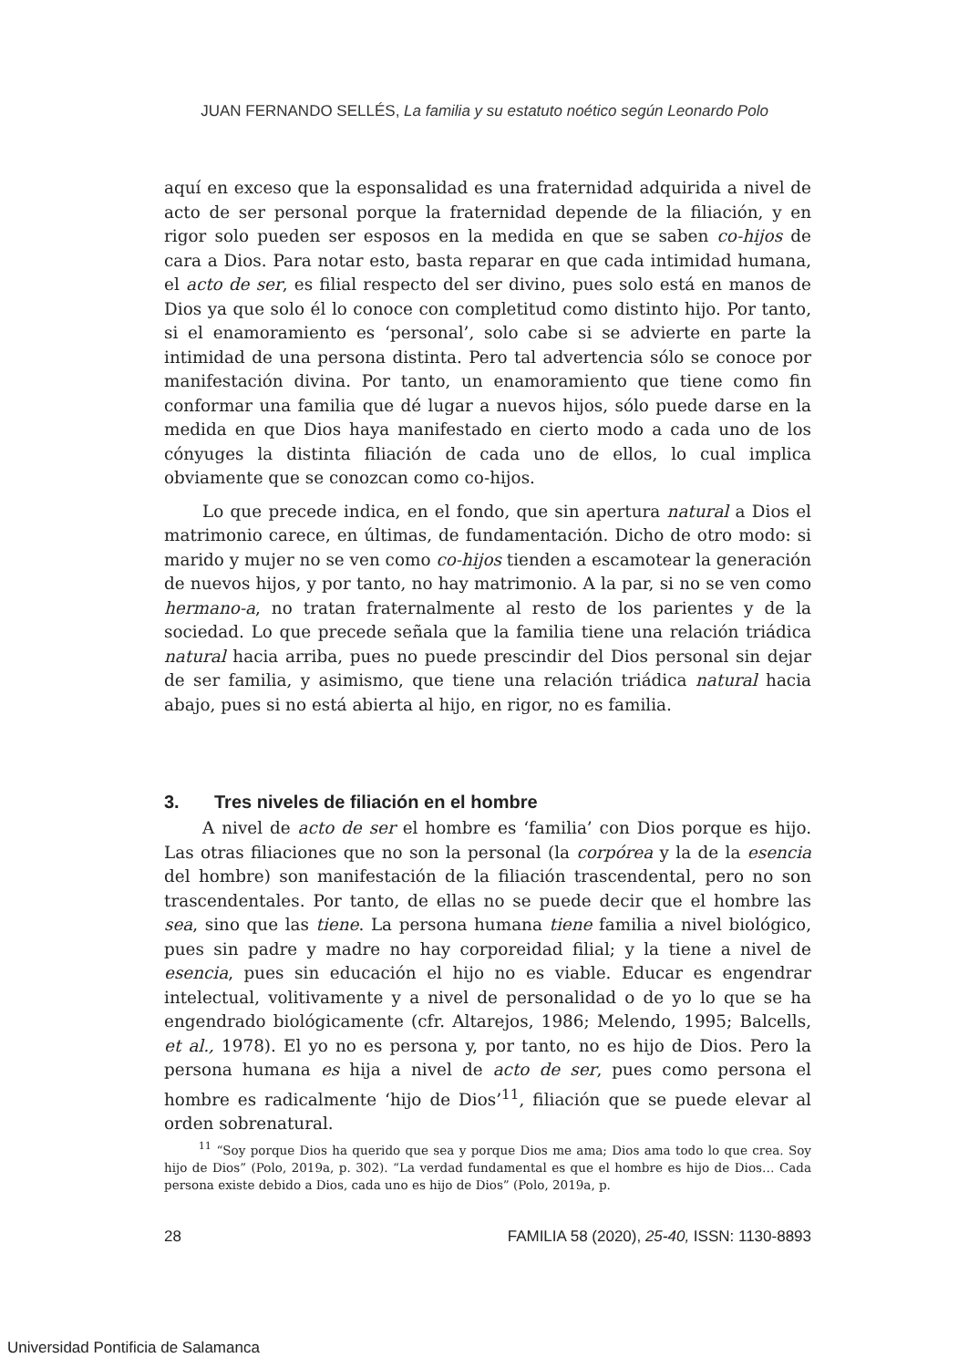JUAN FERNANDO SELLÉS, La familia y su estatuto noético según Leonardo Polo
aquí en exceso que la esponsalidad es una fraternidad adquirida a nivel de acto de ser personal porque la fraternidad depende de la filiación, y en rigor solo pueden ser esposos en la medida en que se saben co-hijos de cara a Dios. Para notar esto, basta reparar en que cada intimidad humana, el acto de ser, es filial respecto del ser divino, pues solo está en manos de Dios ya que solo él lo conoce con completitud como distinto hijo. Por tanto, si el enamoramiento es ‘personal’, solo cabe si se advierte en parte la intimidad de una persona distinta. Pero tal advertencia sólo se conoce por manifestación divina. Por tanto, un enamoramiento que tiene como fin conformar una familia que dé lugar a nuevos hijos, sólo puede darse en la medida en que Dios haya manifestado en cierto modo a cada uno de los cónyuges la distinta filiación de cada uno de ellos, lo cual implica obviamente que se conozcan como co-hijos.
Lo que precede indica, en el fondo, que sin apertura natural a Dios el matrimonio carece, en últimas, de fundamentación. Dicho de otro modo: si marido y mujer no se ven como co-hijos tienden a escamotear la generación de nuevos hijos, y por tanto, no hay matrimonio. A la par, si no se ven como hermano-a, no tratan fraternalmente al resto de los parientes y de la sociedad. Lo que precede señala que la familia tiene una relación triádica natural hacia arriba, pues no puede prescindir del Dios personal sin dejar de ser familia, y asimismo, que tiene una relación triádica natural hacia abajo, pues si no está abierta al hijo, en rigor, no es familia.
3. Tres niveles de filiación en el hombre
A nivel de acto de ser el hombre es ‘familia’ con Dios porque es hijo. Las otras filiaciones que no son la personal (la corpórea y la de la esencia del hombre) son manifestación de la filiación trascendental, pero no son trascendentales. Por tanto, de ellas no se puede decir que el hombre las sea, sino que las tiene. La persona humana tiene familia a nivel biológico, pues sin padre y madre no hay corporeidad filial; y la tiene a nivel de esencia, pues sin educación el hijo no es viable. Educar es engendrar intelectual, volitivamente y a nivel de personalidad o de yo lo que se ha engendrado biológicamente (cfr. Altarejos, 1986; Melendo, 1995; Balcells, et al., 1978). El yo no es persona y, por tanto, no es hijo de Dios. Pero la persona humana es hija a nivel de acto de ser, pues como persona el hombre es radicalmente ‘hijo de Dios’<sup>11</sup>, filiación que se puede elevar al orden sobrenatural.
<sup>11</sup> “Soy porque Dios ha querido que sea y porque Dios me ama; Dios ama todo lo que crea. Soy hijo de Dios” (Polo, 2019a, p. 302). “La verdad fundamental es que el hombre es hijo de Dios… Cada persona existe debido a Dios, cada uno es hijo de Dios” (Polo, 2019a, p.
28 FAMILIA 58 (2020), 25-40, ISSN: 1130-8893
Universidad Pontificia de Salamanca